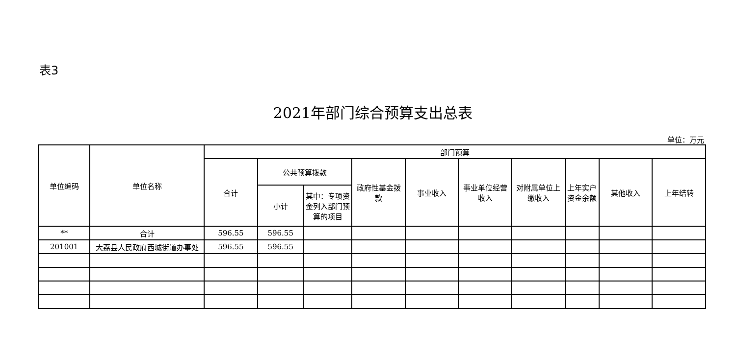表3
2021年部门综合预算支出总表
单位：万元
| 单位编码 | 单位名称 | 部门预算 | | | | | | | | | |
| --- | --- | --- | --- | --- | --- | --- | --- | --- | --- | --- | --- |
| | | 合计 | 公共预算拨款 | | 政府性基金拨款 | 事业收入 | 事业单位经营收入 | 对附属单位上缴收入 | 上年实户资金余额 | 其他收入 | 上年结转 |
| | | | 小计 | 其中：专项资金列入部门预算的项目 | | | | | | | |
| ** | 合计 | 596.55 | 596.55 | | | | | | | | |
| 201001 | 大荔县人民政府西城街道办事处 | 596.55 | 596.55 | | | | | | | | |